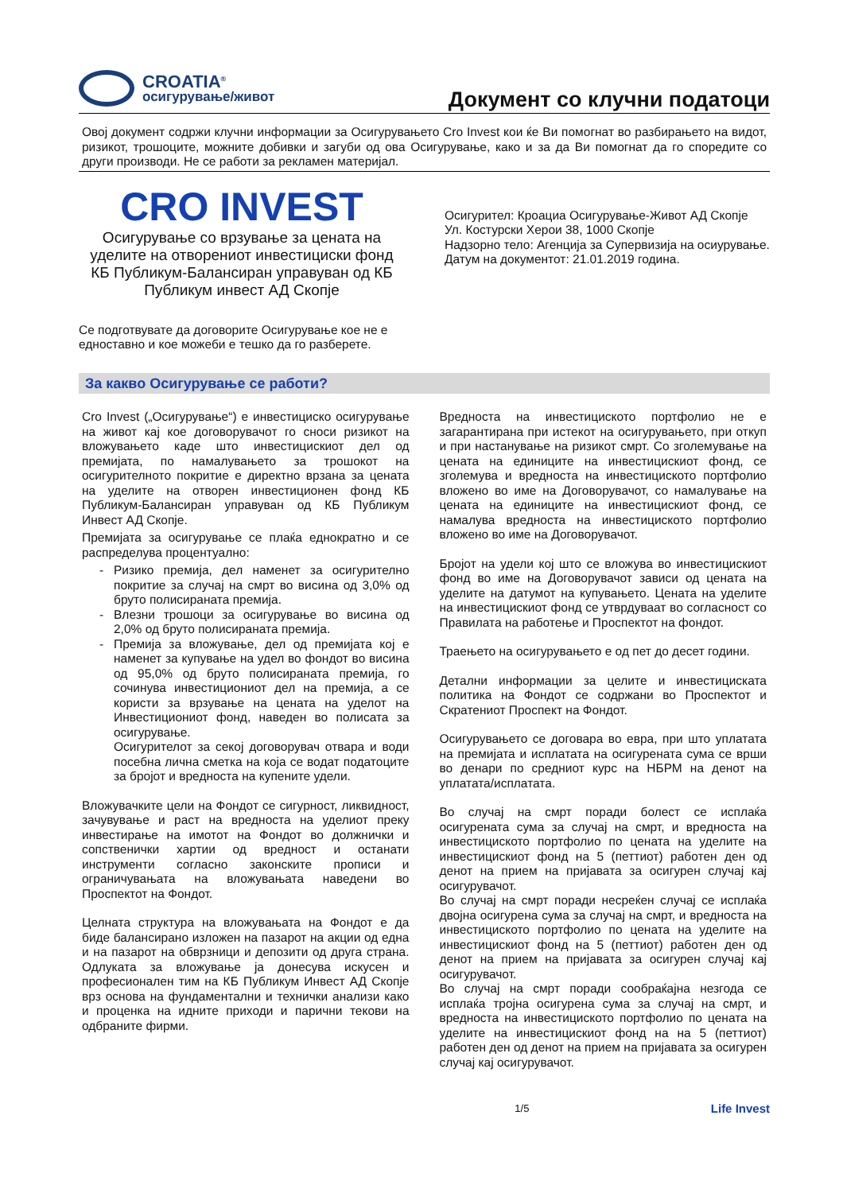CROATIA<sup>®</sup>
осигурување/живот
Документ со клучни податоци
Овој документ содржи клучни информации за Осигурувањето Cro Invest кои ќе Ви помогнат во разбирањето на видот, ризикот, трошоците, можните добивки и загуби од ова Осигурување, како и за да Ви помогнат да го споредите со други производи. Не се работи за рекламен материјал.
CRO INVEST
Осигурување со врзување за цената на уделите на отворениот инвестициски фонд КБ Публикум-Балансиран управуван од КБ Публикум инвест АД Скопје
Се подготвувате да договорите Осигурување кое не е едноставно и кое можеби е тешко да го разберете.
Осигурител: Кроациа Осигурување-Живот АД Скопје
Ул. Костурски Херои 38, 1000 Скопје
Надзорно тело: Агенција за Супервизија на осиурување.
Датум на документот: 21.01.2019 година.
За какво Осигурување се работи?
Cro Invest („Осигурување“) е инвестициско осигурување на живот кај кое договорувачот го сноси ризикот на вложувањето каде што инвестицискиот дел од премијата, по намалувањето за трошокот на осигурителното покритие е директно врзана за цената на уделите на отворен инвестиционен фонд КБ Публикум-Балансиран управуван од КБ Публикум Инвест АД Скопје.
Премијата за осигурување се плаќа еднократно и се распределува процентуално:
Ризико премија, дел наменет за осигурително покритие за случај на смрт во висина од 3,0% од бруто полисираната премија.
Влезни трошоци за осигурување во висина од 2,0% од бруто полисираната премија.
Премија за вложување, дел од премијата кој е наменет за купување на удел во фондот во висина од 95,0% од бруто полисираната премија, го сочинува инвестициониот дел на премија, а се користи за врзување на цената на уделот на Инвестициониот фонд, наведен во полисата за осигурување.
Осигурителот за секој договорувач отвара и води посебна лична сметка на која се водат податоците за бројот и вредноста на купените удели.
Вложувачките цели на Фондот се сигурност, ликвидност, зачувување и раст на вредноста на уделиот преку инвестирање на имотот на Фондот во должнички и сопственички хартии од вредност и останати инструменти согласно законските прописи и ограничувањата на вложувањата наведени во Проспектот на Фондот.
Целната структура на вложувањата на Фондот е да биде балансирано изложен на пазарот на акции од една и на пазарот на обврзници и депозити од друга страна. Одлуката за вложување ја донесува искусен и професионален тим на КБ Публикум Инвест АД Скопје врз основа на фундаментални и технички анализи како и проценка на идните приходи и парични текови на одбраните фирми.
Вредноста на инвестициското портфолио не е загарантирана при истекот на осигурувањето, при откуп и при настанување на ризикот смрт. Со зголемување на цената на единиците на инвестицискиот фонд, се зголемува и вредноста на инвестициското портфолио вложено во име на Договорувачот, со намалување на цената на единиците на инвестицискиот фонд, се намалува вредноста на инвестициското портфолио вложено во име на Договорувачот.
Бројот на удели кој што се вложува во инвестицискиот фонд во име на Договорувачот зависи од цената на уделите на датумот на купувањето. Цената на уделите на инвестицискиот фонд се утврдуваат во согласност со Правилата на работење и Проспектот на фондот.
Траењето на осигурувањето е од пет до десет години.
Детални информации за целите и инвестициската политика на Фондот се содржани во Проспектот и Скратениот Проспект на Фондот.
Осигурувањето се договара во евра, при што уплатата на премијата и исплатата на осигурената сума се врши во денари по средниот курс на НБРМ на денот на уплатата/исплатата.
Во случај на смрт поради болест се исплаќа осигурената сума за случај на смрт, и вредноста на инвестициското портфолио по цената на уделите на инвестицискиот фонд на 5 (петтиот) работен ден од денот на прием на пријавата за осигурен случај кај осигурувачот.
Во случај на смрт поради несреќен случај се исплаќа двојна осигурена сума за случај на смрт, и вредноста на инвестициското портфолио по цената на уделите на инвестицискиот фонд на 5 (петтиот) работен ден од денот на прием на пријавата за осигурен случај кај осигурувачот.
Во случај на смрт поради сообраќајна незгода се исплаќа тројна осигурена сума за случај на смрт, и вредноста на инвестициското портфолио по цената на уделите на инвестицискиот фонд на на 5 (петтиот) работен ден од денот на прием на пријавата за осигурен случај кај осигурувачот.
1/5 Life Invest